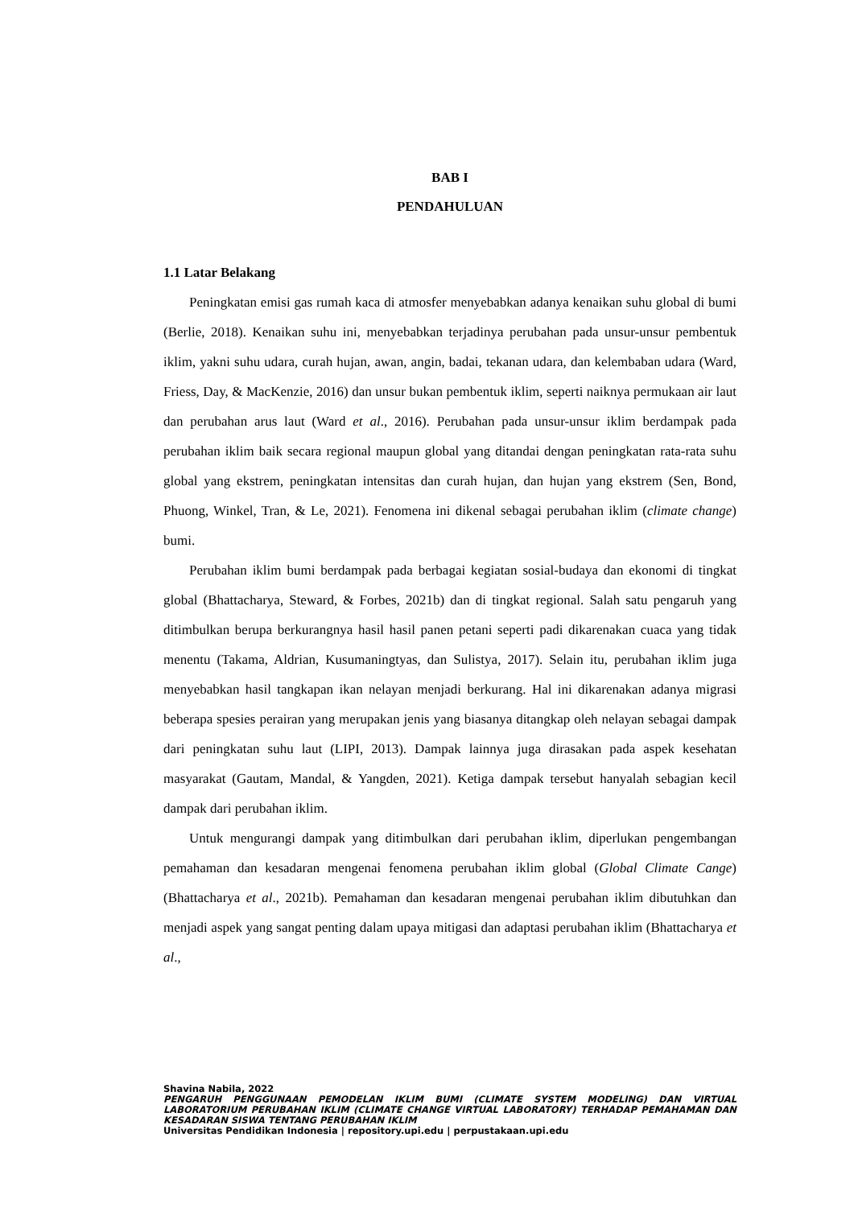BAB I
PENDAHULUAN
1.1 Latar Belakang
Peningkatan emisi gas rumah kaca di atmosfer menyebabkan adanya kenaikan suhu global di bumi (Berlie, 2018). Kenaikan suhu ini, menyebabkan terjadinya perubahan pada unsur-unsur pembentuk iklim, yakni suhu udara, curah hujan, awan, angin, badai, tekanan udara, dan kelembaban udara (Ward, Friess, Day, & MacKenzie, 2016) dan unsur bukan pembentuk iklim, seperti naiknya permukaan air laut dan perubahan arus laut (Ward et al., 2016). Perubahan pada unsur-unsur iklim berdampak pada perubahan iklim baik secara regional maupun global yang ditandai dengan peningkatan rata-rata suhu global yang ekstrem, peningkatan intensitas dan curah hujan, dan hujan yang ekstrem (Sen, Bond, Phuong, Winkel, Tran, & Le, 2021). Fenomena ini dikenal sebagai perubahan iklim (climate change) bumi.
Perubahan iklim bumi berdampak pada berbagai kegiatan sosial-budaya dan ekonomi di tingkat global (Bhattacharya, Steward, & Forbes, 2021b) dan di tingkat regional. Salah satu pengaruh yang ditimbulkan berupa berkurangnya hasil hasil panen petani seperti padi dikarenakan cuaca yang tidak menentu (Takama, Aldrian, Kusumaningtyas, dan Sulistya, 2017). Selain itu, perubahan iklim juga menyebabkan hasil tangkapan ikan nelayan menjadi berkurang. Hal ini dikarenakan adanya migrasi beberapa spesies perairan yang merupakan jenis yang biasanya ditangkap oleh nelayan sebagai dampak dari peningkatan suhu laut (LIPI, 2013). Dampak lainnya juga dirasakan pada aspek kesehatan masyarakat (Gautam, Mandal, & Yangden, 2021). Ketiga dampak tersebut hanyalah sebagian kecil dampak dari perubahan iklim.
Untuk mengurangi dampak yang ditimbulkan dari perubahan iklim, diperlukan pengembangan pemahaman dan kesadaran mengenai fenomena perubahan iklim global (Global Climate Cange) (Bhattacharya et al., 2021b). Pemahaman dan kesadaran mengenai perubahan iklim dibutuhkan dan menjadi aspek yang sangat penting dalam upaya mitigasi dan adaptasi perubahan iklim (Bhattacharya et al.,
Shavina Nabila, 2022
PENGARUH PENGGUNAAN PEMODELAN IKLIM BUMI (CLIMATE SYSTEM MODELING) DAN VIRTUAL LABORATORIUM PERUBAHAN IKLIM (CLIMATE CHANGE VIRTUAL LABORATORY) TERHADAP PEMAHAMAN DAN KESADARAN SISWA TENTANG PERUBAHAN IKLIM
Universitas Pendidikan Indonesia | repository.upi.edu | perpustakaan.upi.edu